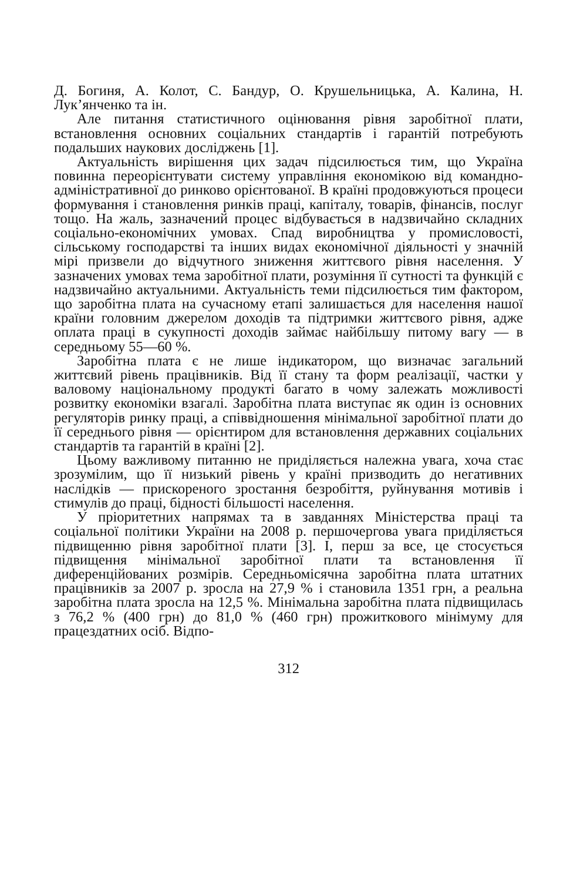Д. Богиня, А. Колот, С. Бандур, О. Крушельницька, А. Калина, Н. Лук’янченко та ін.
Але питання статистичного оцінювання рівня заробітної плати, встановлення основних соціальних стандартів і гарантій потребують подальших наукових досліджень [1].
Актуальність вирішення цих задач підсилюється тим, що Україна повинна переорієнтувати систему управління економікою від командно-адміністративної до ринково орієнтованої. В країні продовжуються процеси формування і становлення ринків праці, капіталу, товарів, фінансів, послуг тощо. На жаль, зазначений процес відбувається в надзвичайно складних соціально-економічних умовах. Спад виробництва у промисловості, сільському господарстві та інших видах економічної діяльності у значній мірі призвели до відчутного зниження життєвого рівня населення. У зазначених умовах тема заробітної плати, розуміння її сутності та функцій є надзвичайно актуальними. Актуальність теми підсилюється тим фактором, що заробітна плата на сучасному етапі залишається для населення нашої країни головним джерелом доходів та підтримки життєвого рівня, адже оплата праці в сукупності доходів займає найбільшу питому вагу — в середньому 55—60 %.
Заробітна плата є не лише індикатором, що визначає загальний життєвий рівень працівників. Від її стану та форм реалізації, частки у валовому національному продукті багато в чому залежать можливості розвитку економіки взагалі. Заробітна плата виступає як один із основних регуляторів ринку праці, а співвідношення мінімальної заробітної плати до її середнього рівня — орієнтиром для встановлення державних соціальних стандартів та гарантій в країні [2].
Цьому важливому питанню не приділяється належна увага, хоча стає зрозумілим, що її низький рівень у країні призводить до негативних наслідків — прискореного зростання безробіття, руйнування мотивів і стимулів до праці, бідності більшості населення.
У пріоритетних напрямах та в завданнях Міністерства праці та соціальної політики України на 2008 р. першочергова увага приділяється підвищенню рівня заробітної плати [3]. І, перш за все, це стосується підвищення мінімальної заробітної плати та встановлення її диференційованих розмірів. Середньомісячна заробітна плата штатних працівників за 2007 р. зросла на 27,9 % і становила 1351 грн, а реальна заробітна плата зросла на 12,5 %. Мінімальна заробітна плата підвищилась з 76,2 % (400 грн) до 81,0 % (460 грн) прожиткового мінімуму для працездатних осіб. Відпо-
312